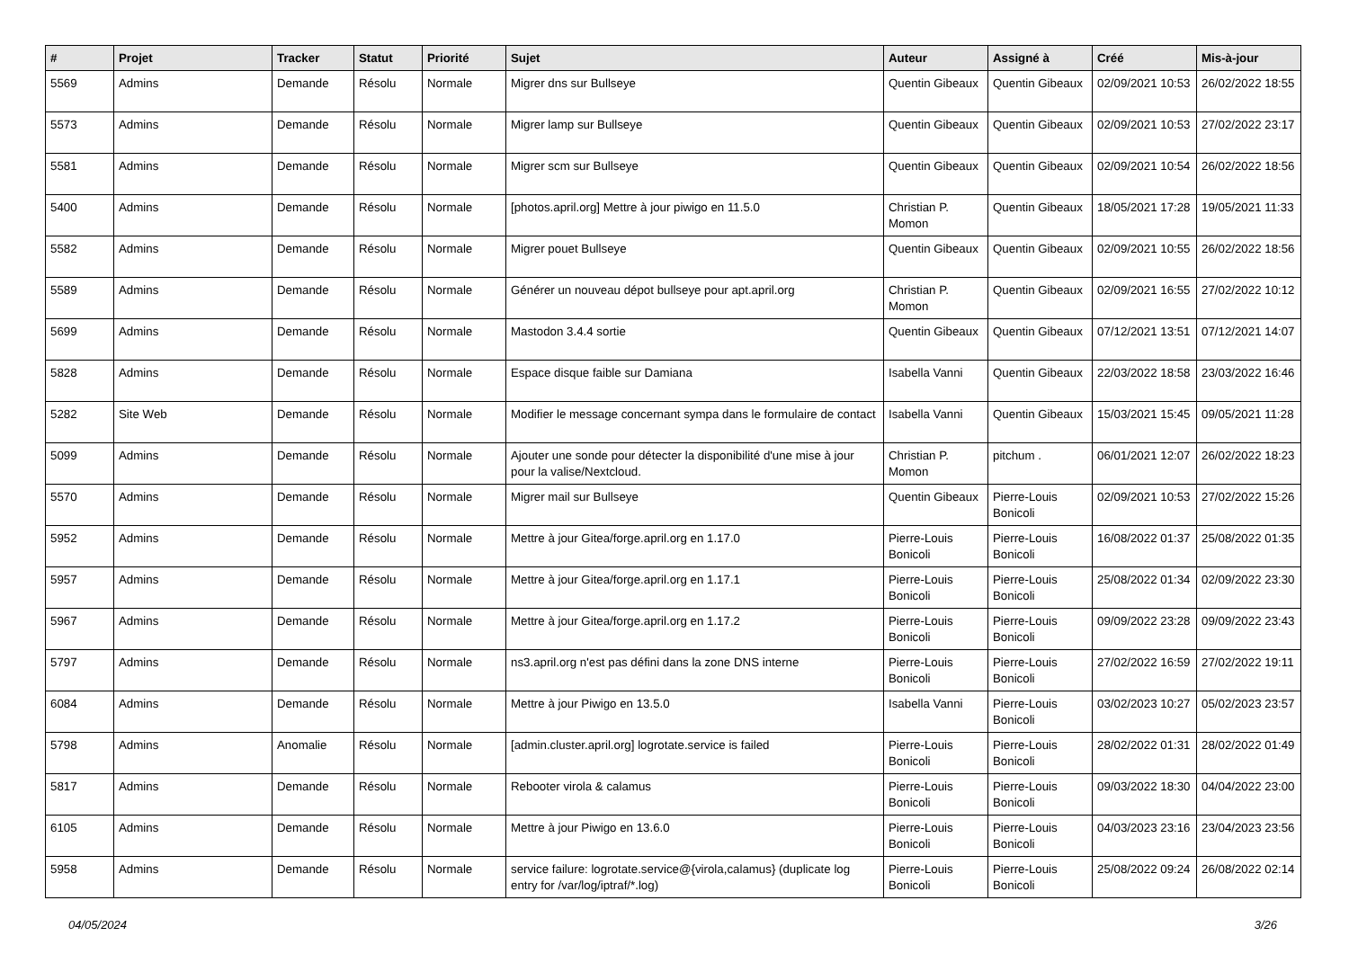| # | Projet | Tracker | Statut | Priorité | Sujet | Auteur | Assigné à | Créé | Mis-à-jour |
| --- | --- | --- | --- | --- | --- | --- | --- | --- | --- |
| 5569 | Admins | Demande | Résolu | Normale | Migrer dns sur Bullseye | Quentin Gibeaux | Quentin Gibeaux | 02/09/2021 10:53 | 26/02/2022 18:55 |
| 5573 | Admins | Demande | Résolu | Normale | Migrer lamp sur Bullseye | Quentin Gibeaux | Quentin Gibeaux | 02/09/2021 10:53 | 27/02/2022 23:17 |
| 5581 | Admins | Demande | Résolu | Normale | Migrer scm sur Bullseye | Quentin Gibeaux | Quentin Gibeaux | 02/09/2021 10:54 | 26/02/2022 18:56 |
| 5400 | Admins | Demande | Résolu | Normale | [photos.april.org] Mettre à jour piwigo en 11.5.0 | Christian P. Momon | Quentin Gibeaux | 18/05/2021 17:28 | 19/05/2021 11:33 |
| 5582 | Admins | Demande | Résolu | Normale | Migrer pouet Bullseye | Quentin Gibeaux | Quentin Gibeaux | 02/09/2021 10:55 | 26/02/2022 18:56 |
| 5589 | Admins | Demande | Résolu | Normale | Générer un nouveau dépot bullseye pour apt.april.org | Christian P. Momon | Quentin Gibeaux | 02/09/2021 16:55 | 27/02/2022 10:12 |
| 5699 | Admins | Demande | Résolu | Normale | Mastodon 3.4.4 sortie | Quentin Gibeaux | Quentin Gibeaux | 07/12/2021 13:51 | 07/12/2021 14:07 |
| 5828 | Admins | Demande | Résolu | Normale | Espace disque faible sur Damiana | Isabella Vanni | Quentin Gibeaux | 22/03/2022 18:58 | 23/03/2022 16:46 |
| 5282 | Site Web | Demande | Résolu | Normale | Modifier le message concernant sympa dans le formulaire de contact | Isabella Vanni | Quentin Gibeaux | 15/03/2021 15:45 | 09/05/2021 11:28 |
| 5099 | Admins | Demande | Résolu | Normale | Ajouter une sonde pour détecter la disponibilité d'une mise à jour pour la valise/Nextcloud. | Christian P. Momon | pitchum . | 06/01/2021 12:07 | 26/02/2022 18:23 |
| 5570 | Admins | Demande | Résolu | Normale | Migrer mail sur Bullseye | Quentin Gibeaux | Pierre-Louis Bonicoli | 02/09/2021 10:53 | 27/02/2022 15:26 |
| 5952 | Admins | Demande | Résolu | Normale | Mettre à jour Gitea/forge.april.org en 1.17.0 | Pierre-Louis Bonicoli | Pierre-Louis Bonicoli | 16/08/2022 01:37 | 25/08/2022 01:35 |
| 5957 | Admins | Demande | Résolu | Normale | Mettre à jour Gitea/forge.april.org en 1.17.1 | Pierre-Louis Bonicoli | Pierre-Louis Bonicoli | 25/08/2022 01:34 | 02/09/2022 23:30 |
| 5967 | Admins | Demande | Résolu | Normale | Mettre à jour Gitea/forge.april.org en 1.17.2 | Pierre-Louis Bonicoli | Pierre-Louis Bonicoli | 09/09/2022 23:28 | 09/09/2022 23:43 |
| 5797 | Admins | Demande | Résolu | Normale | ns3.april.org n'est pas défini dans la zone DNS interne | Pierre-Louis Bonicoli | Pierre-Louis Bonicoli | 27/02/2022 16:59 | 27/02/2022 19:11 |
| 6084 | Admins | Demande | Résolu | Normale | Mettre à jour Piwigo en 13.5.0 | Isabella Vanni | Pierre-Louis Bonicoli | 03/02/2023 10:27 | 05/02/2023 23:57 |
| 5798 | Admins | Anomalie | Résolu | Normale | [admin.cluster.april.org] logrotate.service is failed | Pierre-Louis Bonicoli | Pierre-Louis Bonicoli | 28/02/2022 01:31 | 28/02/2022 01:49 |
| 5817 | Admins | Demande | Résolu | Normale | Rebooter virola & calamus | Pierre-Louis Bonicoli | Pierre-Louis Bonicoli | 09/03/2022 18:30 | 04/04/2022 23:00 |
| 6105 | Admins | Demande | Résolu | Normale | Mettre à jour Piwigo en 13.6.0 | Pierre-Louis Bonicoli | Pierre-Louis Bonicoli | 04/03/2023 23:16 | 23/04/2023 23:56 |
| 5958 | Admins | Demande | Résolu | Normale | service failure: logrotate.service@{virola,calamus} (duplicate log entry for /var/log/iptraf/*.log) | Pierre-Louis Bonicoli | Pierre-Louis Bonicoli | 25/08/2022 09:24 | 26/08/2022 02:14 |
04/05/2024 3/26